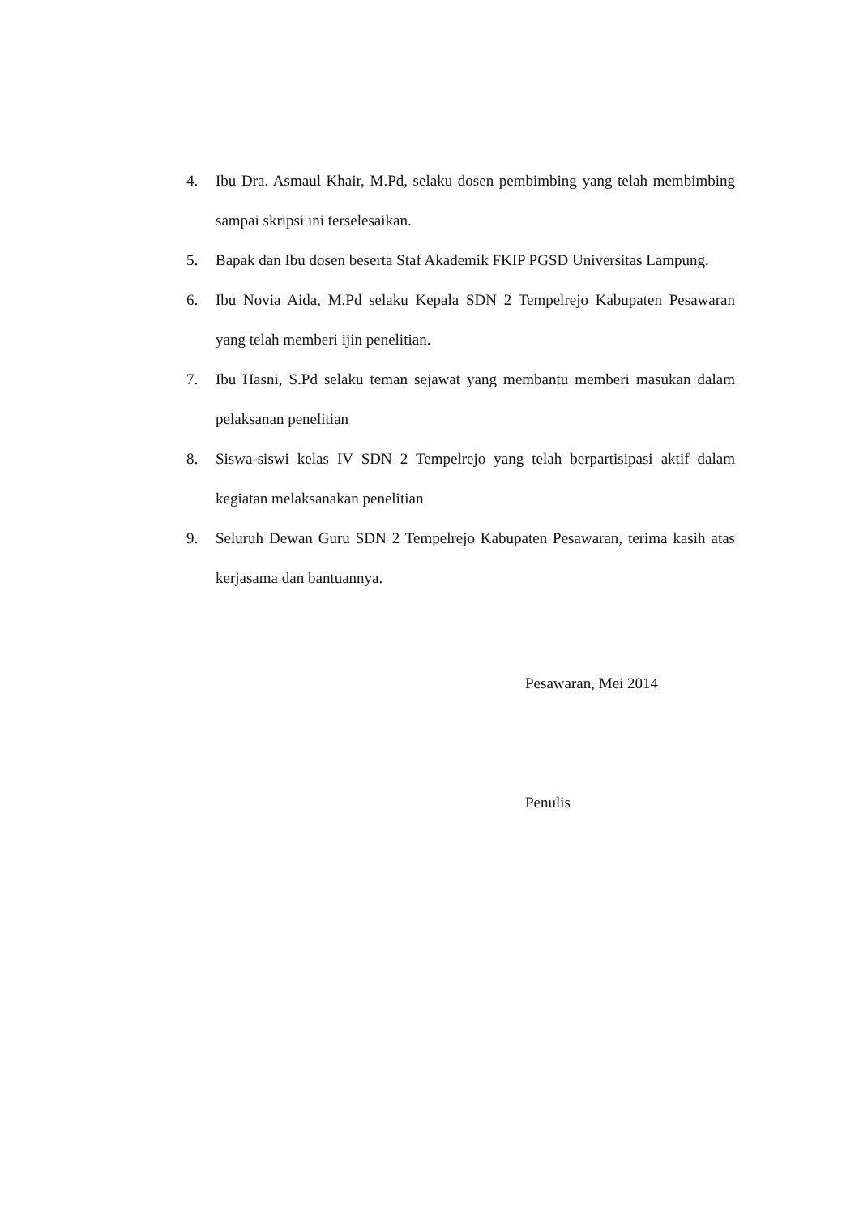4. Ibu Dra. Asmaul Khair, M.Pd, selaku dosen pembimbing yang telah membimbing sampai skripsi ini terselesaikan.
5. Bapak dan Ibu dosen beserta Staf Akademik FKIP PGSD Universitas Lampung.
6. Ibu Novia Aida, M.Pd selaku Kepala SDN 2 Tempelrejo Kabupaten Pesawaran yang telah memberi ijin penelitian.
7. Ibu Hasni, S.Pd selaku teman sejawat yang membantu memberi masukan dalam pelaksanan penelitian
8. Siswa-siswi kelas IV SDN 2 Tempelrejo yang telah berpartisipasi aktif dalam kegiatan melaksanakan penelitian
9. Seluruh Dewan Guru SDN 2 Tempelrejo Kabupaten Pesawaran, terima kasih atas kerjasama dan bantuannya.
Pesawaran, Mei 2014
Penulis